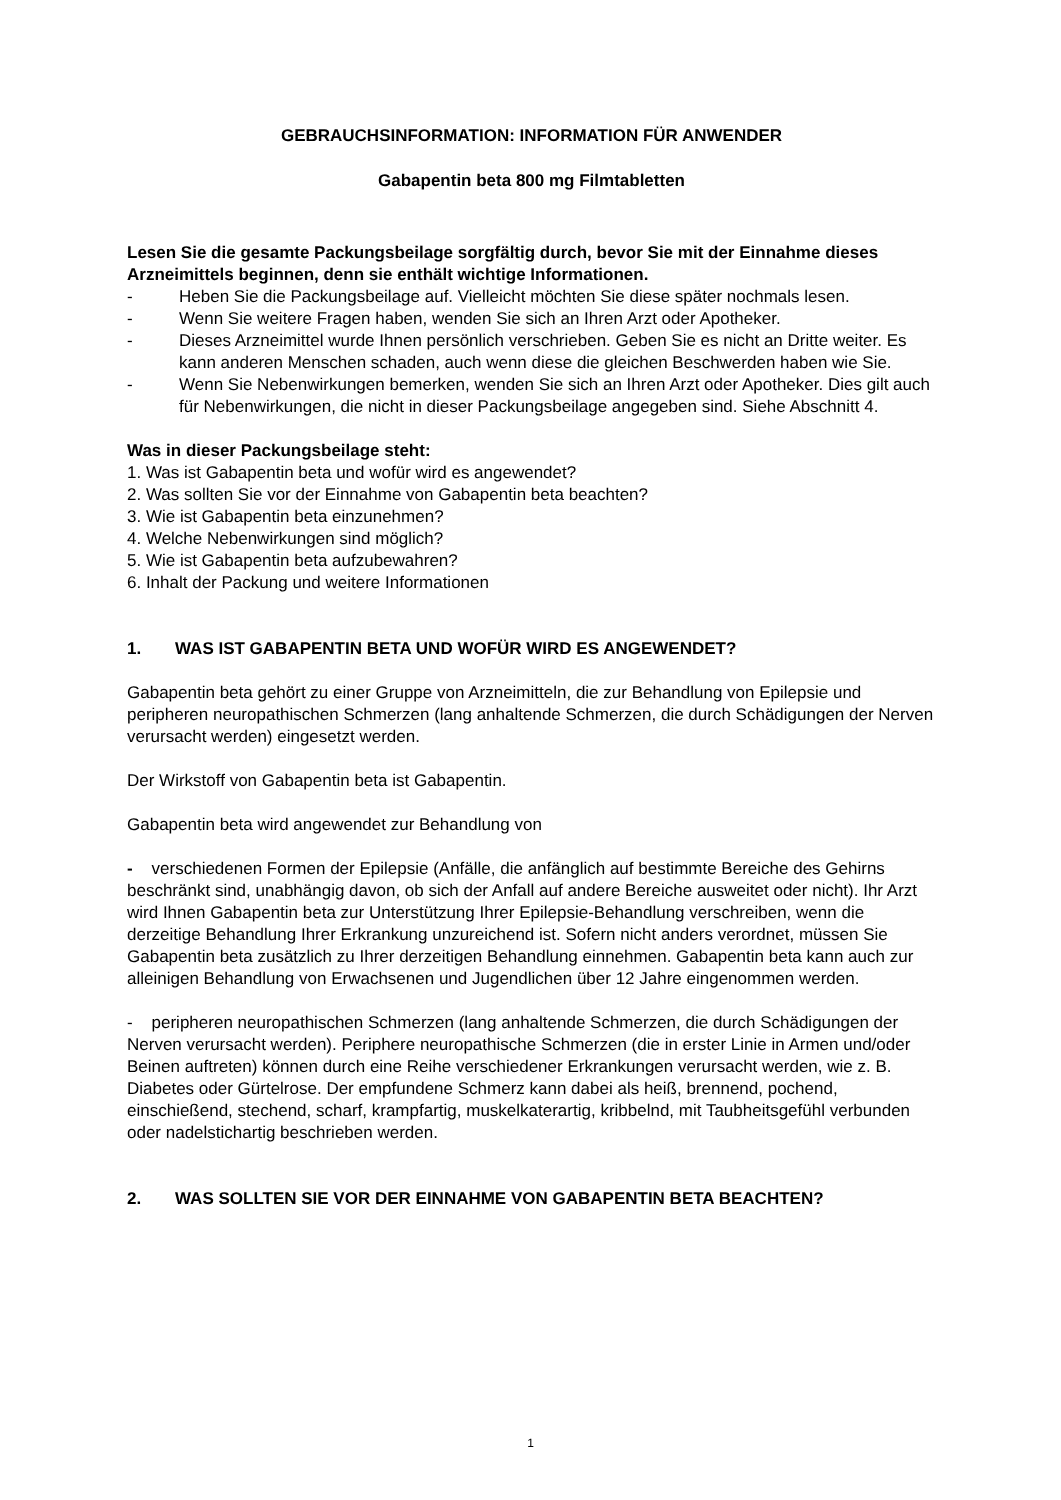GEBRAUCHSINFORMATION: INFORMATION FÜR ANWENDER
Gabapentin beta 800 mg Filmtabletten
Lesen Sie die gesamte Packungsbeilage sorgfältig durch, bevor Sie mit der Einnahme dieses Arzneimittels beginnen, denn sie enthält wichtige Informationen.
- Heben Sie die Packungsbeilage auf. Vielleicht möchten Sie diese später nochmals lesen.
- Wenn Sie weitere Fragen haben, wenden Sie sich an Ihren Arzt oder Apotheker.
- Dieses Arzneimittel wurde Ihnen persönlich verschrieben. Geben Sie es nicht an Dritte weiter. Es kann anderen Menschen schaden, auch wenn diese die gleichen Beschwerden haben wie Sie.
- Wenn Sie Nebenwirkungen bemerken, wenden Sie sich an Ihren Arzt oder Apotheker. Dies gilt auch für Nebenwirkungen, die nicht in dieser Packungsbeilage angegeben sind. Siehe Abschnitt 4.
Was in dieser Packungsbeilage steht:
1. Was ist Gabapentin beta und wofür wird es angewendet?
2. Was sollten Sie vor der Einnahme von Gabapentin beta beachten?
3. Wie ist Gabapentin beta einzunehmen?
4. Welche Nebenwirkungen sind möglich?
5. Wie ist Gabapentin beta aufzubewahren?
6. Inhalt der Packung und weitere Informationen
1. WAS IST GABAPENTIN BETA UND WOFÜR WIRD ES ANGEWENDET?
Gabapentin beta gehört zu einer Gruppe von Arzneimitteln, die zur Behandlung von Epilepsie und peripheren neuropathischen Schmerzen (lang anhaltende Schmerzen, die durch Schädigungen der Nerven verursacht werden) eingesetzt werden.
Der Wirkstoff von Gabapentin beta ist Gabapentin.
Gabapentin beta wird angewendet zur Behandlung von
- verschiedenen Formen der Epilepsie (Anfälle, die anfänglich auf bestimmte Bereiche des Gehirns beschränkt sind, unabhängig davon, ob sich der Anfall auf andere Bereiche ausweitet oder nicht). Ihr Arzt wird Ihnen Gabapentin beta zur Unterstützung Ihrer Epilepsie-Behandlung verschreiben, wenn die derzeitige Behandlung Ihrer Erkrankung unzureichend ist. Sofern nicht anders verordnet, müssen Sie Gabapentin beta zusätzlich zu Ihrer derzeitigen Behandlung einnehmen. Gabapentin beta kann auch zur alleinigen Behandlung von Erwachsenen und Jugendlichen über 12 Jahre eingenommen werden.
- peripheren neuropathischen Schmerzen (lang anhaltende Schmerzen, die durch Schädigungen der Nerven verursacht werden). Periphere neuropathische Schmerzen (die in erster Linie in Armen und/oder Beinen auftreten) können durch eine Reihe verschiedener Erkrankungen verursacht werden, wie z. B. Diabetes oder Gürtelrose. Der empfundene Schmerz kann dabei als heiß, brennend, pochend, einschießend, stechend, scharf, krampfartig, muskelkaterartig, kribbelnd, mit Taubheitsgefühl verbunden oder nadelstichartig beschrieben werden.
2. WAS SOLLTEN SIE VOR DER EINNAHME VON GABAPENTIN BETA BEACHTEN?
1